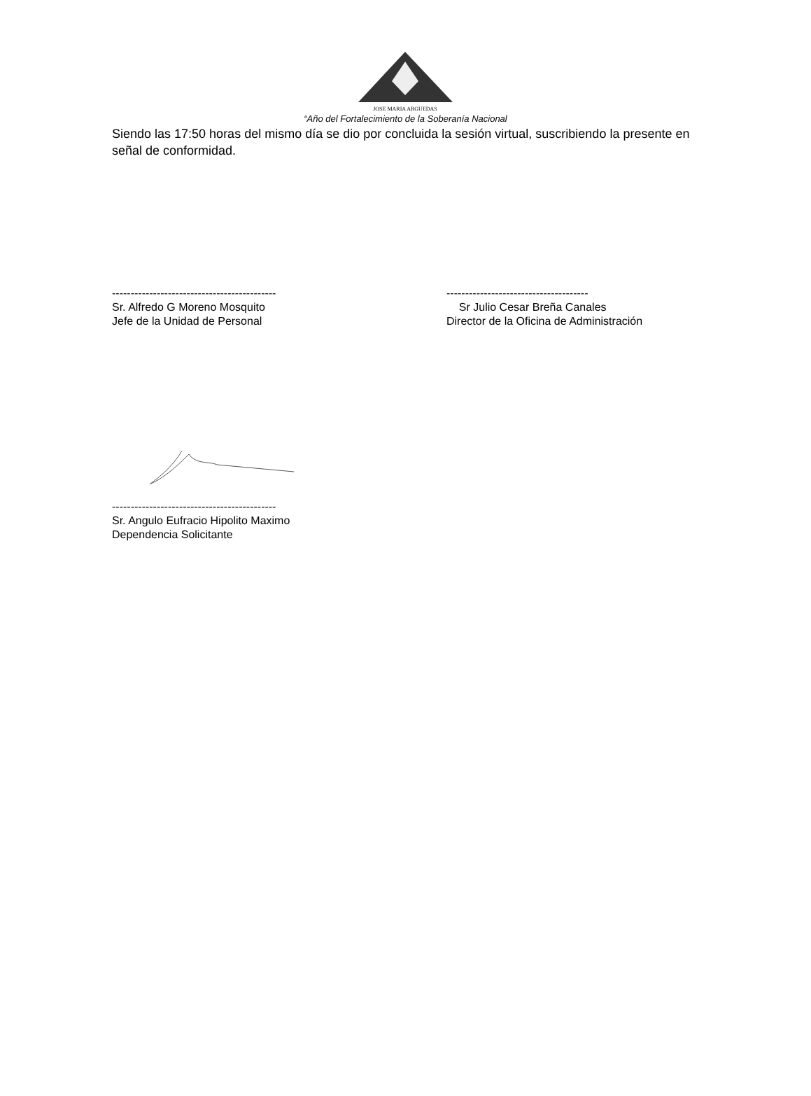JOSE MARIA ARGUEDAS
“Año del Fortalecimiento de la Soberanía Nacional
Siendo las 17:50 horas del mismo día se dio por concluida la sesión virtual, suscribiendo la presente en señal de conformidad.
--------------------------------------------
Sr. Alfredo G Moreno Mosquito
Jefe de la Unidad de Personal
--------------------------------------
Sr Julio Cesar Breña Canales
Director de la Oficina de Administración
--------------------------------------------
Sr. Angulo Eufracio Hipolito Maximo
Dependencia Solicitante